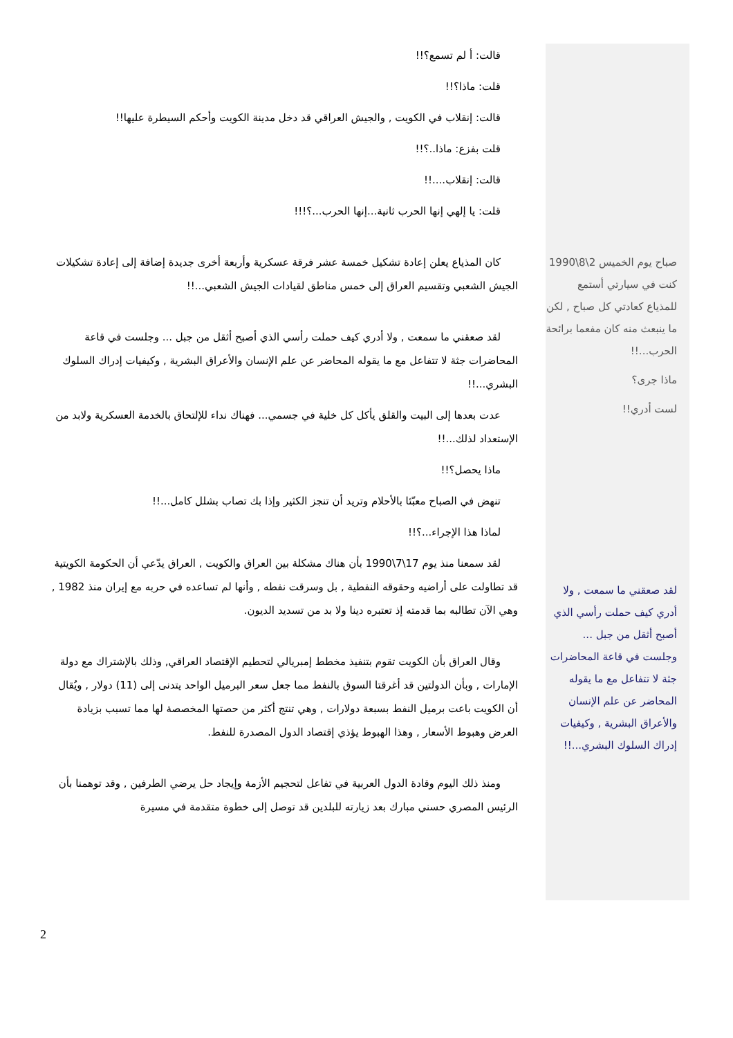صباح يوم الخميس 2\8\1990 كنت في سيارتي أستمع للمذياع كعادتي كل صباح , لكن ما ينبعث منه كان مفعما برائحة الحرب...!!
ماذا جرى؟
لست أدري!!
لقد صعقني ما سمعت , ولا أدري كيف حملت رأسي الذي أصبح أثقل من جبل ... وجلست في قاعة المحاضرات جثة لا تتفاعل مع ما يقوله المحاضر عن علم الإنسان والأعراق البشرية , وكيفيات إدراك السلوك البشري...!!
قالت: أ لم تسمع؟!!
قلت: ماذا؟!!
قالت: إنقلاب في الكويت , والجيش العراقي قد دخل مدينة الكويت وأحكم السيطرة عليها!!
قلت بفزع: ماذا..؟!!
قالت: إنقلاب....!!
قلت: يا إلهي إنها الحرب ثانية...إنها الحرب...؟!!!
كان المذياع يعلن إعادة تشكيل خمسة عشر فرقة عسكرية وأربعة أخرى جديدة إضافة إلى إعادة تشكيلات الجيش الشعبي وتقسيم العراق إلى خمس مناطق لقيادات الجيش الشعبي...!!
لقد صعقني ما سمعت , ولا أدري كيف حملت رأسي الذي أصبح أثقل من جبل ... وجلست في قاعة المحاضرات جثة لا تتفاعل مع ما يقوله المحاضر عن علم الإنسان والأعراق البشرية , وكيفيات إدراك السلوك البشري...!!
عدت بعدها إلى البيت والقلق يأكل كل خلية في جسمي... فهناك نداء للإلتحاق بالخدمة العسكرية ولابد من الإستعداد لذلك...!!
ماذا يحصل؟!!
تنهض في الصباح معبّئا بالأحلام وتريد أن تنجز الكثير وإذا بك تصاب بشلل كامل...!!
لماذا هذا الإجراء...؟!!
لقد سمعنا منذ يوم 17\7\1990 بأن هناك مشكلة بين العراق والكويت , العراق يدّعي أن الحكومة الكويتية قد تطاولت على أراضيه وحقوقه النفطية , بل وسرقت نفطه , وأنها لم تساعده في حربه مع إيران منذ 1982 , وهي الآن تطالبه بما قدمته إذ تعتبره دينا ولا بد من تسديد الديون.
وقال العراق بأن الكويت تقوم بتنفيذ مخطط إمبريالي لتحطيم الإقتصاد العراقي, وذلك بالإشتراك مع دولة الإمارات , وبأن الدولتين قد أغرقتا السوق بالنفط مما جعل سعر البرميل الواحد يتدنى إلى (11) دولار , ويُقال أن الكويت باعت برميل النفط بسبعة دولارات , وهي تنتج أكثر من حصتها المخصصة لها مما تسبب بزيادة العرض وهبوط الأسعار , وهذا الهبوط يؤذي إقتصاد الدول المصدرة للنفط.
ومنذ ذلك اليوم وقادة الدول العربية في تفاعل لتحجيم الأزمة وإيجاد حل يرضي الطرفين , وقد توهمنا بأن الرئيس المصري حسني مبارك بعد زيارته للبلدين قد توصل إلى خطوة متقدمة في مسيرة
2